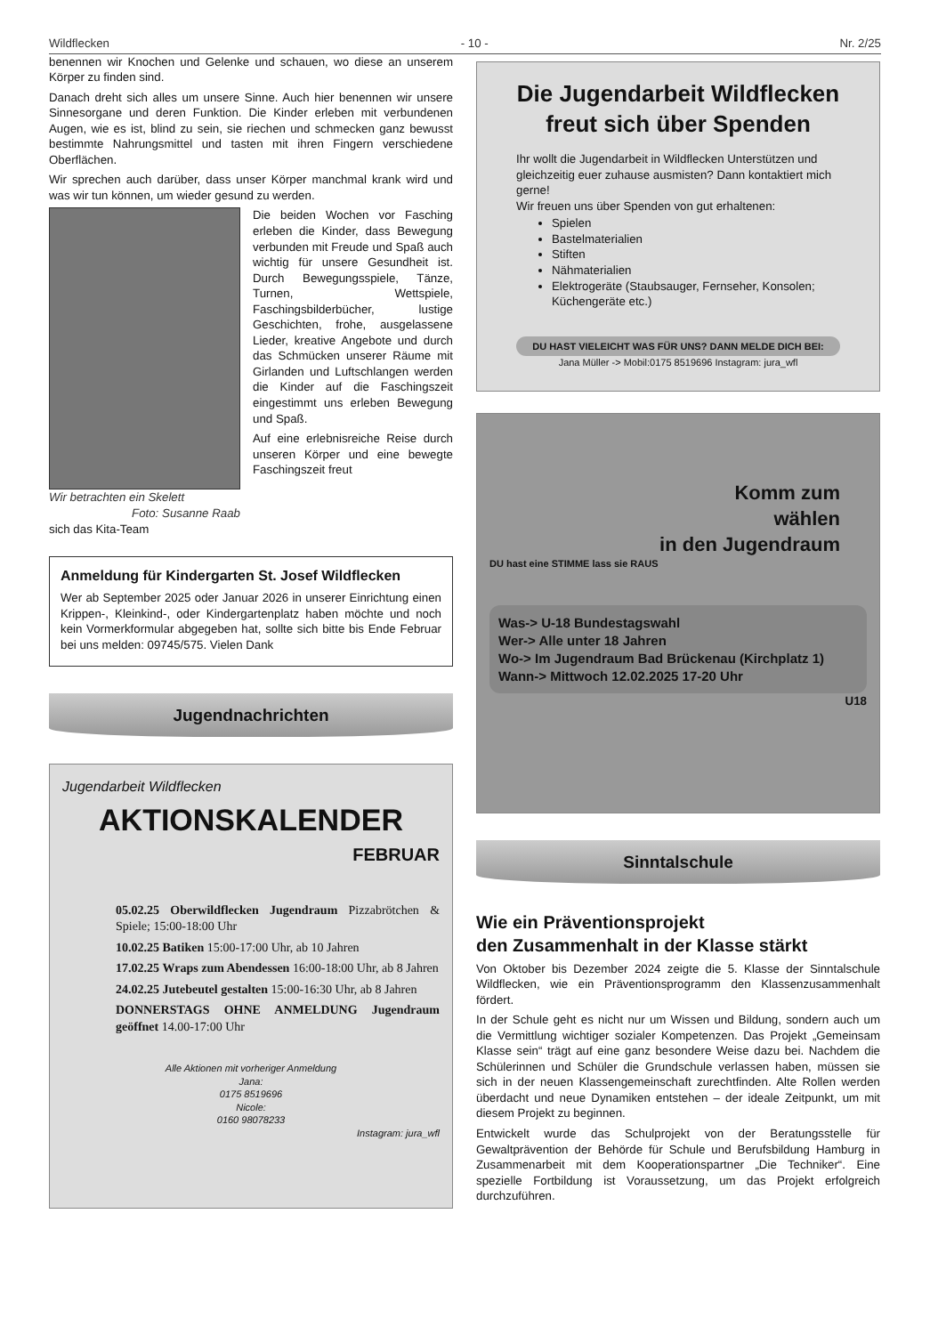Wildflecken - 10 - Nr. 2/25
benennen wir Knochen und Gelenke und schauen, wo diese an unserem Körper zu finden sind.
Danach dreht sich alles um unsere Sinne. Auch hier benennen wir unsere Sinnesorgane und deren Funktion. Die Kinder erleben mit verbundenen Augen, wie es ist, blind zu sein, sie riechen und schmecken ganz bewusst bestimmte Nahrungsmittel und tasten mit ihren Fingern verschiedene Oberflächen.
Wir sprechen auch darüber, dass unser Körper manchmal krank wird und was wir tun können, um wieder gesund zu werden.
Wir betrachten ein Skelett
Foto: Susanne Raab
Die beiden Wochen vor Fasching erleben die Kinder, dass Bewegung verbunden mit Freude und Spaß auch wichtig für unsere Gesundheit ist. Durch Bewegungsspiele, Tänze, Turnen, Wettspiele, Faschingsbilderbücher, lustige Geschichten, frohe, ausgelassene Lieder, kreative Angebote und durch das Schmücken unserer Räume mit Girlanden und Luftschlangen werden die Kinder auf die Faschingszeit eingestimmt uns erleben Bewegung und Spaß.
Auf eine erlebnisreiche Reise durch unseren Körper und eine bewegte Faschingszeit freut
sich das Kita-Team
Anmeldung für Kindergarten St. Josef Wildflecken
Wer ab September 2025 oder Januar 2026 in unserer Einrichtung einen Krippen-, Kleinkind-, oder Kindergartenplatz haben möchte und noch kein Vormerkformular abgegeben hat, sollte sich bitte bis Ende Februar bei uns melden: 09745/575. Vielen Dank
Jugendnachrichten
Jugendarbeit Wildflecken
AKTIONSKALENDER
FEBRUAR
05.02.25 Oberwildflecken Jugendraum Pizzabrötchen & Spiele; 15:00-18:00 Uhr
10.02.25 Batiken 15:00-17:00 Uhr, ab 10 Jahren
17.02.25 Wraps zum Abendessen 16:00-18:00 Uhr, ab 8 Jahren
24.02.25 Jutebeutel gestalten 15:00-16:30 Uhr, ab 8 Jahren
DONNERSTAGS OHNE ANMELDUNG Jugendraum geöffnet 14.00-17:00 Uhr
Alle Aktionen mit vorheriger Anmeldung
Jana:
0175 8519696
Nicole:
0160 98078233
Instagram: jura_wfl
Die Jugendarbeit Wildflecken freut sich über Spenden
Ihr wollt die Jugendarbeit in Wildflecken Unterstützen und gleichzeitig euer zuhause ausmisten? Dann kontaktiert mich gerne!
Wir freuen uns über Spenden von gut erhaltenen:
Spielen
Bastelmaterialien
Stiften
Nähmaterialien
Elektrogeräte (Staubsauger, Fernseher, Konsolen; Küchengeräte etc.)
DU HAST VIELEICHT WAS FÜR UNS? DANN MELDE DICH BEI:
Jana Müller -> Mobil:0175 8519696 Instagram: jura_wfl
Komm zum
wählen
in den Jugendraum
DU hast eine STIMME lass sie RAUS
Was-> U-18 Bundestagswahl
Wer-> Alle unter 18 Jahren
Wo-> Im Jugendraum Bad Brückenau (Kirchplatz 1)
Wann-> Mittwoch 12.02.2025 17-20 Uhr
U18
Sinntalschule
Wie ein Präventionsprojekt
den Zusammenhalt in der Klasse stärkt
Von Oktober bis Dezember 2024 zeigte die 5. Klasse der Sinntalschule Wildflecken, wie ein Präventionsprogramm den Klassenzusammenhalt fördert.
In der Schule geht es nicht nur um Wissen und Bildung, sondern auch um die Vermittlung wichtiger sozialer Kompetenzen. Das Projekt „Gemeinsam Klasse sein“ trägt auf eine ganz besondere Weise dazu bei. Nachdem die Schülerinnen und Schüler die Grundschule verlassen haben, müssen sie sich in der neuen Klassengemeinschaft zurechtfinden. Alte Rollen werden überdacht und neue Dynamiken entstehen – der ideale Zeitpunkt, um mit diesem Projekt zu beginnen.
Entwickelt wurde das Schulprojekt von der Beratungsstelle für Gewaltprävention der Behörde für Schule und Berufsbildung Hamburg in Zusammenarbeit mit dem Kooperationspartner „Die Techniker“. Eine spezielle Fortbildung ist Voraussetzung, um das Projekt erfolgreich durchzuführen.